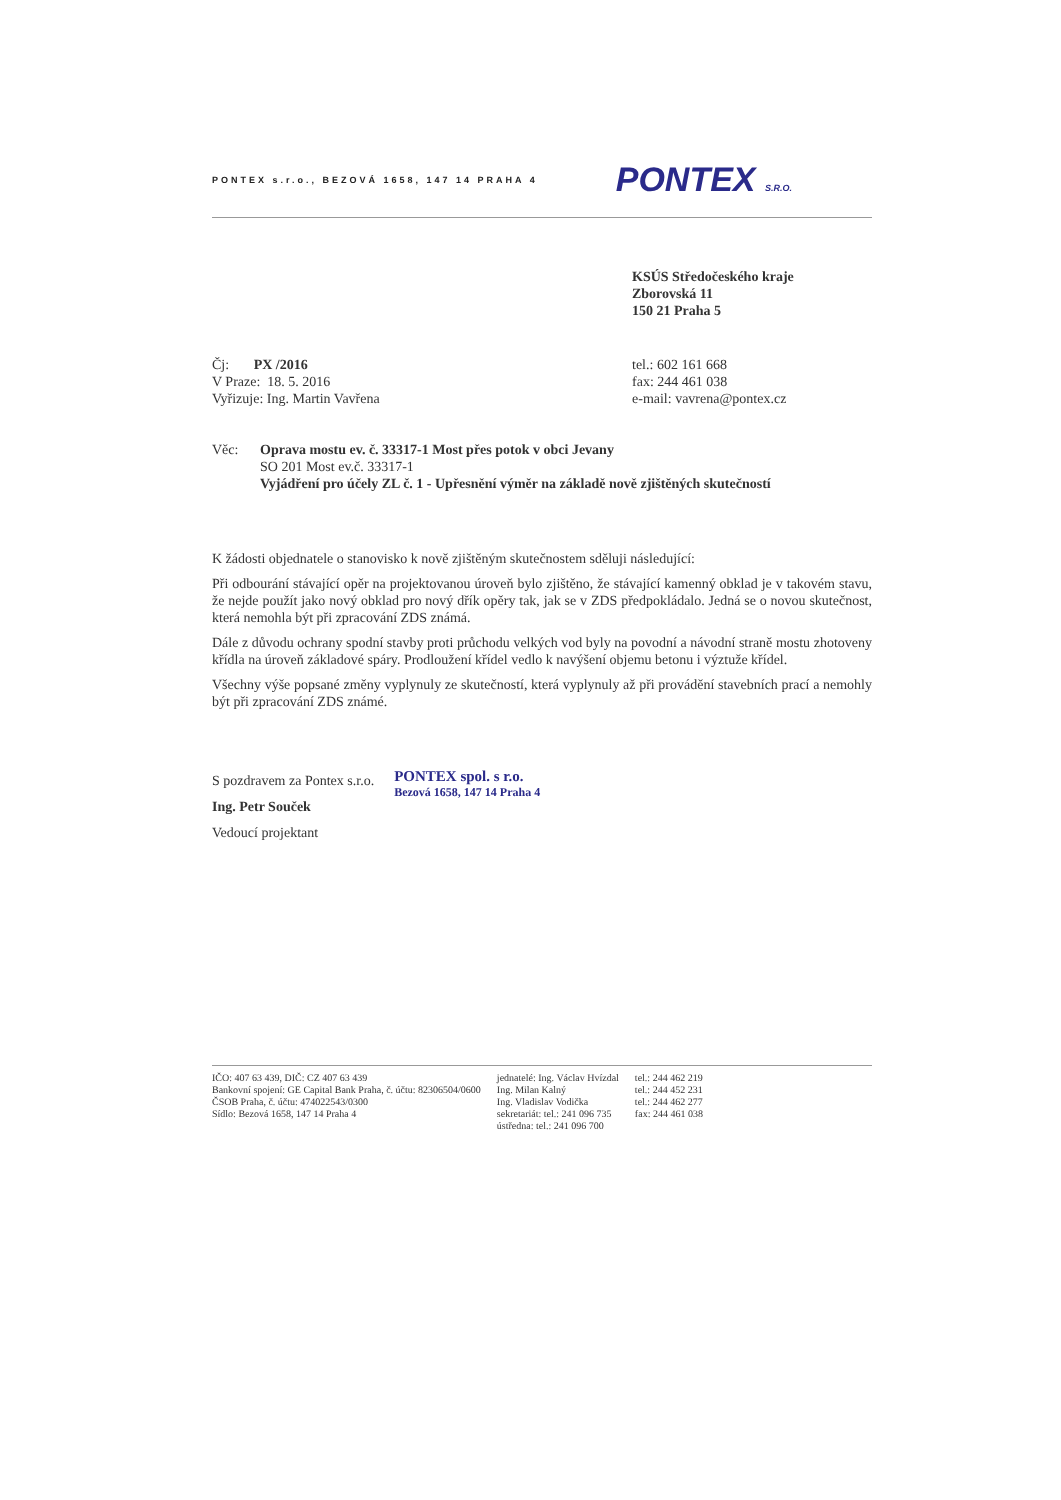PONTEX s.r.o., BEZOVÁ 1658, 147 14 PRAHA 4 PONTEX S.R.O.
KSÚS Středočeského kraje
Zborovská 11
150 21 Praha 5
Čj: PX /2016
V Praze: 18. 5. 2016
Vyřizuje: Ing. Martin Vavřena
tel.: 602 161 668
fax: 244 461 038
e-mail: vavrena@pontex.cz
Věc: Oprava mostu ev. č. 33317-1 Most přes potok v obci Jevany
SO 201 Most ev.č. 33317-1
Vyjádření pro účely ZL č. 1 - Upřesnění výměr na základě nově zjištěných skutečností
K žádosti objednatele o stanovisko k nově zjištěným skutečnostem sděluji následující:
Při odbourání stávající opěr na projektovanou úroveň bylo zjištěno, že stávající kamenný obklad je v takovém stavu, že nejde použít jako nový obklad pro nový dřík opěry tak, jak se v ZDS předpokládalo. Jedná se o novou skutečnost, která nemohla být při zpracování ZDS známá.
Dále z důvodu ochrany spodní stavby proti průchodu velkých vod byly na povodní a návodní straně mostu zhotoveny křídla na úroveň základové spáry. Prodloužení křídel vedlo k navýšení objemu betonu i výztuže křídel.
Všechny výše popsané změny vyplynuly ze skutečností, která vyplynuly až při provádění stavebních prací a nemohly být při zpracování ZDS známé.
S pozdravem za Pontex s.r.o.
Ing. Petr Souček
Vedoucí projektant
PONTEX spol. s r.o.
Bezová 1658, 147 14 Praha 4
IČO: 407 63 439, DIČ: CZ 407 63 439
Bankovní spojení: GE Capital Bank Praha, č. účtu: 82306504/0600
ČSOB Praha, č. účtu: 474022543/0300
Sídlo: Bezová 1658, 147 14 Praha 4
jednatelé: Ing. Václav Hvízdal
Ing. Milan Kalný
Ing. Vladislav Vodička
sekretariát: tel.: 241 096 735
ústředna: tel.: 241 096 700
tel.: 244 462 219
tel.: 244 452 231
tel.: 244 462 277
fax: 244 461 038